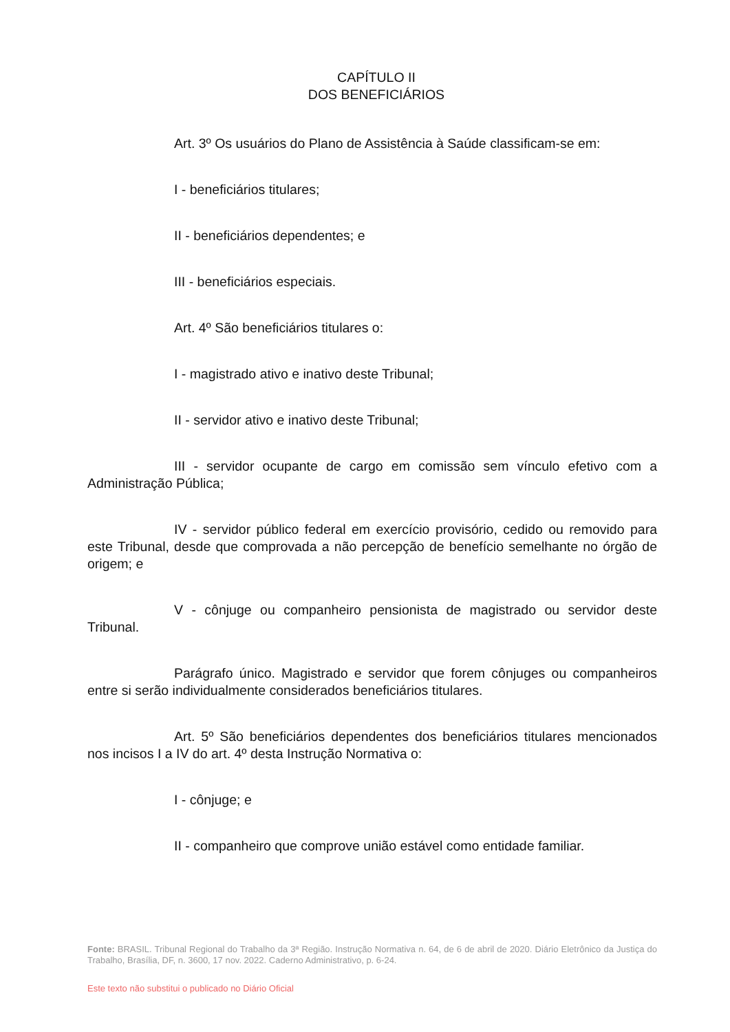CAPÍTULO II
DOS BENEFICIÁRIOS
Art. 3º Os usuários do Plano de Assistência à Saúde classificam-se em:
I - beneficiários titulares;
II - beneficiários dependentes; e
III - beneficiários especiais.
Art. 4º São beneficiários titulares o:
I - magistrado ativo e inativo deste Tribunal;
II - servidor ativo e inativo deste Tribunal;
III - servidor ocupante de cargo em comissão sem vínculo efetivo com a Administração Pública;
IV - servidor público federal em exercício provisório, cedido ou removido para este Tribunal, desde que comprovada a não percepção de benefício semelhante no órgão de origem; e
V - cônjuge ou companheiro pensionista de magistrado ou servidor deste Tribunal.
Parágrafo único. Magistrado e servidor que forem cônjuges ou companheiros entre si serão individualmente considerados beneficiários titulares.
Art. 5º São beneficiários dependentes dos beneficiários titulares mencionados nos incisos I a IV do art. 4º desta Instrução Normativa o:
I - cônjuge; e
II - companheiro que comprove união estável como entidade familiar.
Fonte: BRASIL. Tribunal Regional do Trabalho da 3ª Região. Instrução Normativa n. 64, de 6 de abril de 2020. Diário Eletrônico da Justiça do Trabalho, Brasília, DF, n. 3600, 17 nov. 2022. Caderno Administrativo, p. 6-24.
Este texto não substitui o publicado no Diário Oficial